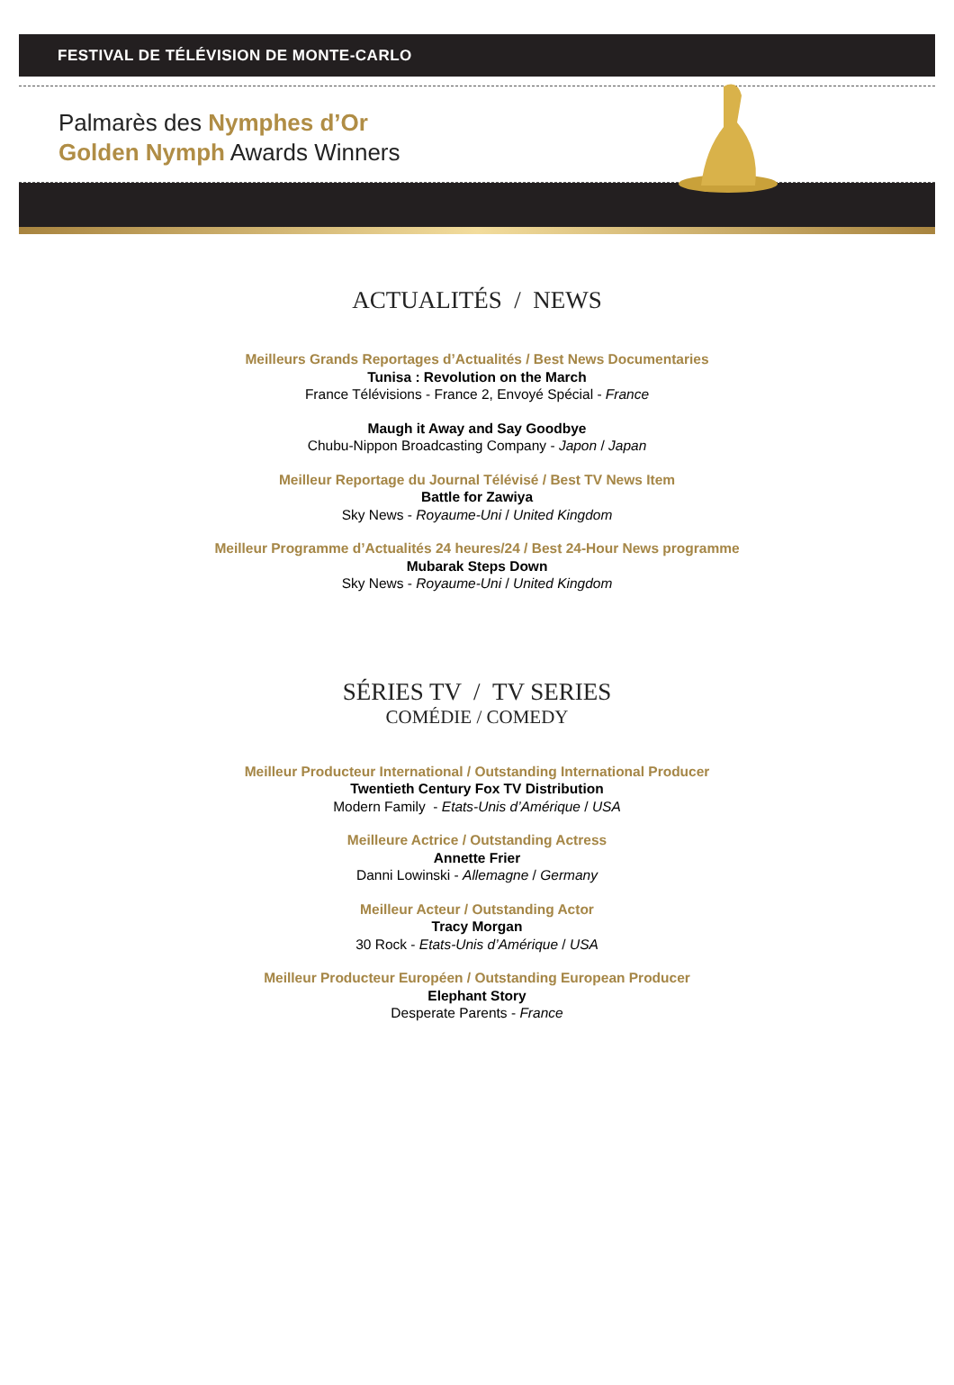FESTIVAL DE TÉLÉVISION DE MONTE-CARLO
Palmarès des Nymphes d’Or
Golden Nymph Awards Winners
ACTUALITÉS / NEWS
Meilleurs Grands Reportages d’Actualités / Best News Documentaries
Tunisa : Revolution on the March
France Télévisions - France 2, Envoyé Spécial - France
Maugh it Away and Say Goodbye
Chubu-Nippon Broadcasting Company - Japon / Japan
Meilleur Reportage du Journal Télévisé / Best TV News Item
Battle for Zawiya
Sky News - Royaume-Uni / United Kingdom
Meilleur Programme d’Actualités 24 heures/24 / Best 24-Hour News programme
Mubarak Steps Down
Sky News - Royaume-Uni / United Kingdom
SÉRIES TV / TV SERIES
COMÉDIE / COMEDY
Meilleur Producteur International / Outstanding International Producer
Twentieth Century Fox TV Distribution
Modern Family - Etats-Unis d’Amérique / USA
Meilleure Actrice / Outstanding Actress
Annette Frier
Danni Lowinski - Allemagne / Germany
Meilleur Acteur / Outstanding Actor
Tracy Morgan
30 Rock - Etats-Unis d’Amérique / USA
Meilleur Producteur Européen / Outstanding European Producer
Elephant Story
Desperate Parents - France